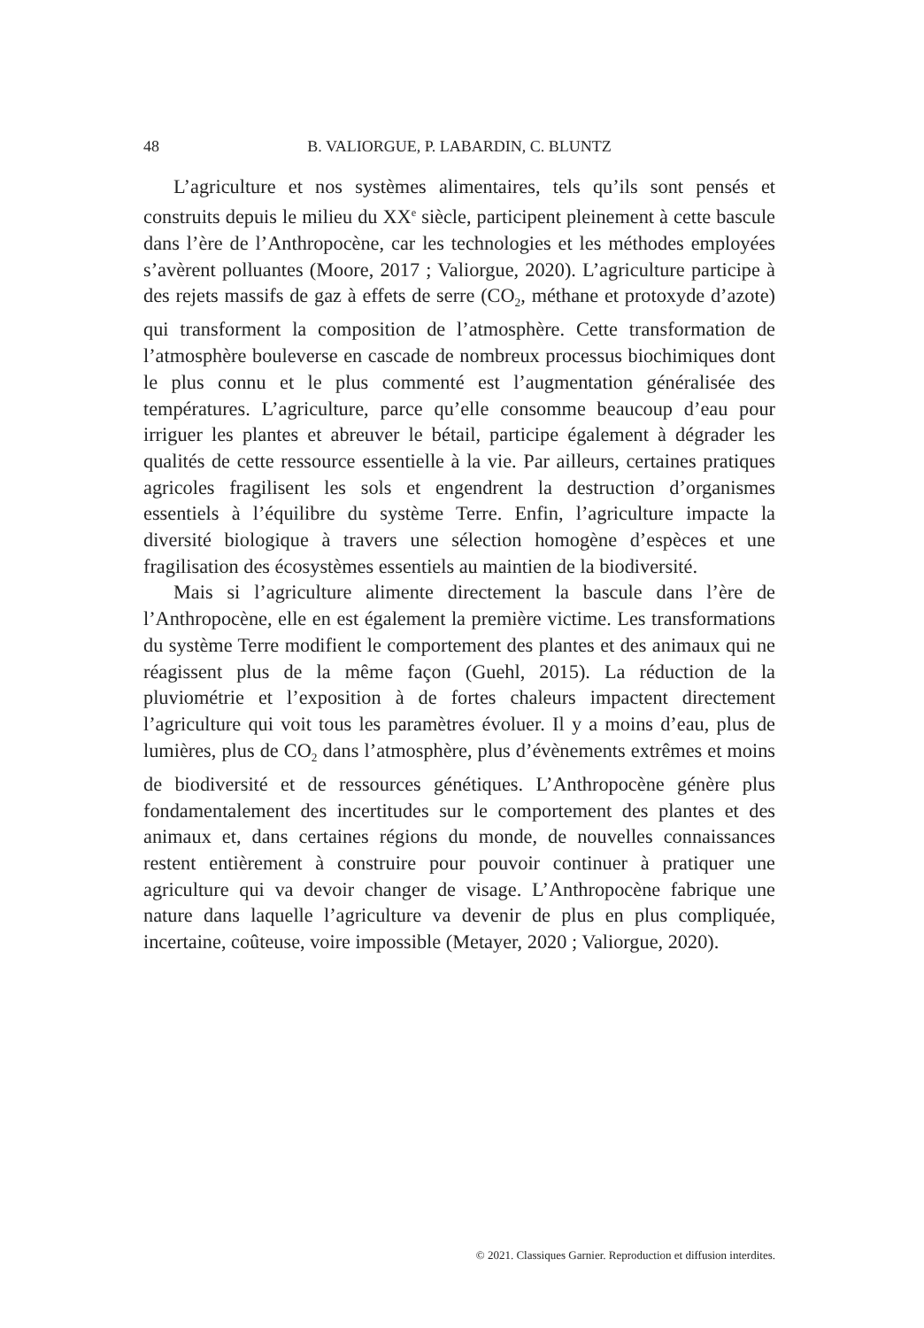48 B. VALIORGUE, P. LABARDIN, C. BLUNTZ
L’agriculture et nos systèmes alimentaires, tels qu’ils sont pensés et construits depuis le milieu du XX<sup>e</sup> siècle, participent pleinement à cette bascule dans l’ère de l’Anthropocène, car les technologies et les méthodes employées s’avèrent polluantes (Moore, 2017 ; Valiorgue, 2020). L’agriculture participe à des rejets massifs de gaz à effets de serre (CO<sub>2</sub>, méthane et protoxyde d’azote) qui transforment la composition de l’atmosphère. Cette transformation de l’atmosphère bouleverse en cascade de nombreux processus biochimiques dont le plus connu et le plus commenté est l’augmentation généralisée des températures. L’agriculture, parce qu’elle consomme beaucoup d’eau pour irriguer les plantes et abreuver le bétail, participe également à dégrader les qualités de cette ressource essentielle à la vie. Par ailleurs, certaines pratiques agricoles fragilisent les sols et engendrent la destruction d’organismes essentiels à l’équilibre du système Terre. Enfin, l’agriculture impacte la diversité biologique à travers une sélection homogène d’espèces et une fragilisation des écosystèmes essentiels au maintien de la biodiversité.
Mais si l’agriculture alimente directement la bascule dans l’ère de l’Anthropocène, elle en est également la première victime. Les transformations du système Terre modifient le comportement des plantes et des animaux qui ne réagissent plus de la même façon (Guehl, 2015). La réduction de la pluviométrie et l’exposition à de fortes chaleurs impactent directement l’agriculture qui voit tous les paramètres évoluer. Il y a moins d’eau, plus de lumières, plus de CO<sub>2</sub> dans l’atmosphère, plus d’évènements extrêmes et moins de biodiversité et de ressources génétiques. L’Anthropocène génère plus fondamentalement des incertitudes sur le comportement des plantes et des animaux et, dans certaines régions du monde, de nouvelles connaissances restent entièrement à construire pour pouvoir continuer à pratiquer une agriculture qui va devoir changer de visage. L’Anthropocène fabrique une nature dans laquelle l’agriculture va devenir de plus en plus compliquée, incertaine, coûteuse, voire impossible (Metayer, 2020 ; Valiorgue, 2020).
© 2021. Classiques Garnier. Reproduction et diffusion interdites.